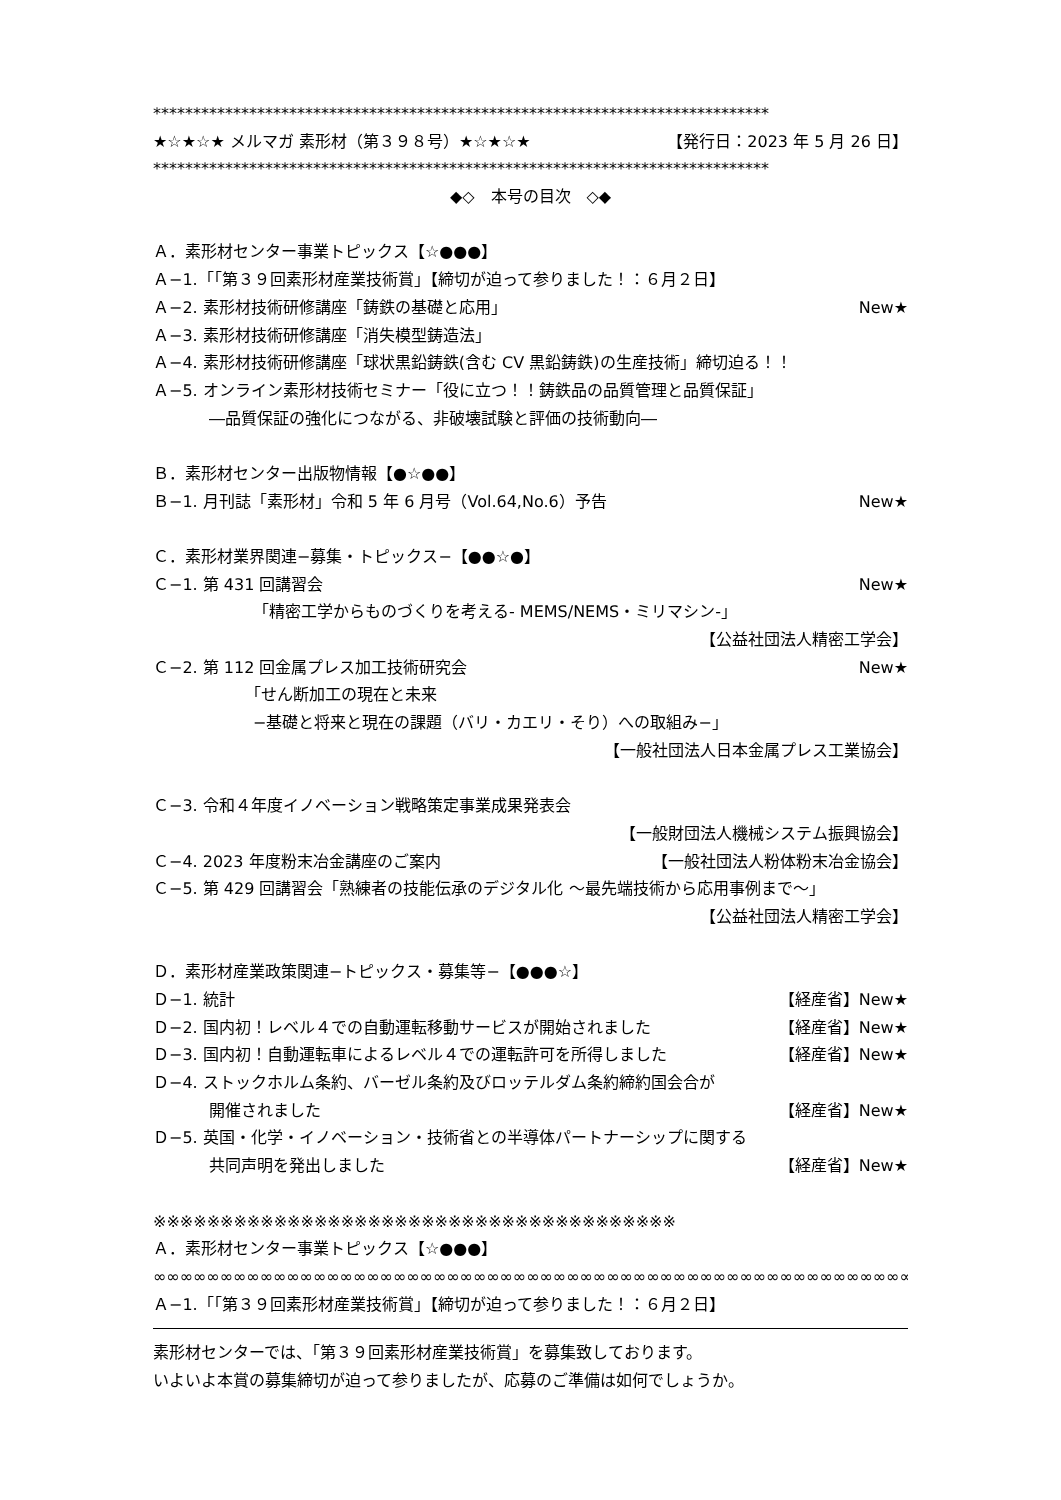*****************************************************************************
★☆★☆★ メルマガ 素形材（第３９８号）★☆★☆★ 【発行日：2023 年 5 月 26 日】
*****************************************************************************
◆◇　本号の目次　◇◆
Ａ．素形材センター事業トピックス【☆●●●】
Ａ−1.「｢第３９回素形材産業技術賞」【締切が迫って参りました！：６月２日】
Ａ−2. 素形材技術研修講座「鋳鉄の基礎と応用」 New★
Ａ−3. 素形材技術研修講座「消失模型鋳造法」
Ａ−4. 素形材技術研修講座「球状黒鉛鋳鉄(含む CV 黒鉛鋳鉄)の生産技術」締切迫る！！
Ａ−5. オンライン素形材技術セミナー「役に立つ！！鋳鉄品の品質管理と品質保証」
―品質保証の強化につながる、非破壊試験と評価の技術動向―
Ｂ．素形材センター出版物情報【●☆●●】
Ｂ−1. 月刊誌「素形材」令和 5 年 6 月号（Vol.64,No.6）予告 New★
Ｃ．素形材業界関連−募集・トピックス−【●●☆●】
Ｃ−1. 第 431 回講習会 New★
「精密工学からものづくりを考える- MEMS/NEMS・ミリマシン-」
【公益社団法人精密工学会】
Ｃ−2. 第 112 回金属プレス加工技術研究会 New★
「せん断加工の現在と未来
−基礎と将来と現在の課題（バリ・カエリ・そり）への取組み−」
【一般社団法人日本金属プレス工業協会】
Ｃ−3. 令和４年度イノベーション戦略策定事業成果発表会
【一般財団法人機械システム振興協会】
Ｃ−4. 2023 年度粉末冶金講座のご案内 【一般社団法人粉体粉末冶金協会】
Ｃ−5. 第 429 回講習会「熟練者の技能伝承のデジタル化 〜最先端技術から応用事例まで〜」
【公益社団法人精密工学会】
Ｄ．素形材産業政策関連−トピックス・募集等−【●●●☆】
Ｄ−1. 統計 【経産省】New★
Ｄ−2. 国内初！レベル４での自動運転移動サービスが開始されました 【経産省】New★
Ｄ−3. 国内初！自動運転車によるレベル４での運転許可を所得しました 【経産省】New★
Ｄ−4. ストックホルム条約、バーゼル条約及びロッテルダム条約締約国会合が
開催されました 【経産省】New★
Ｄ−5. 英国・化学・イノベーション・技術省との半導体パートナーシップに関する
共同声明を発出しました 【経産省】New★
※※※※※※※※※※※※※※※※※※※※※※※※※※※※※※※※※※※※※※※
Ａ．素形材センター事業トピックス【☆●●●】
∞∞∞∞∞∞∞∞∞∞∞∞∞∞∞∞∞∞∞∞∞∞∞∞∞∞∞∞∞∞∞∞∞∞∞∞∞∞∞∞∞∞∞∞∞∞∞∞∞∞∞∞∞∞∞∞∞∞∞∞
Ａ−1.「｢第３９回素形材産業技術賞」【締切が迫って参りました！：６月２日】
素形材センターでは、「第３９回素形材産業技術賞」を募集致しております。
いよいよ本賞の募集締切が迫って参りましたが、応募のご準備は如何でしょうか。